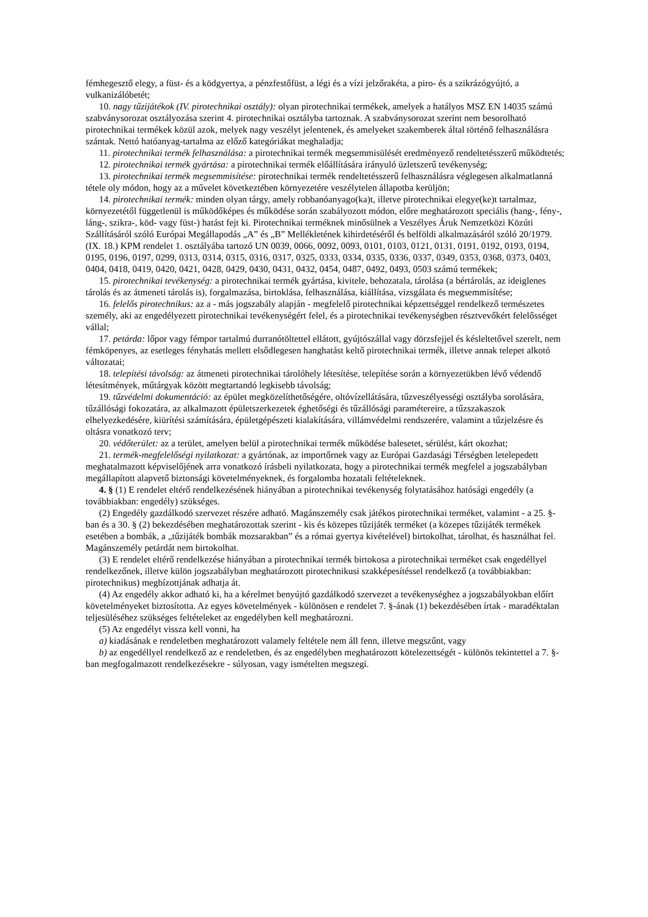fémhegesztő elegy, a füst- és a ködgyertya, a pénzfestőfüst, a légi és a vízi jelzőrakéta, a piro- és a szikrázógyújtó, a vulkanizálóbetét;
10. nagy tűzijátékok (IV. pirotechnikai osztály): olyan pirotechnikai termékek, amelyek a hatályos MSZ EN 14035 számú szabványsorozat osztályozása szerint 4. pirotechnikai osztályba tartoznak. A szabványsorozat szerint nem besorolható pirotechnikai termékek közül azok, melyek nagy veszélyt jelentenek, és amelyeket szakemberek által történő felhasználásra szántak. Nettó hatóanyag-tartalma az előző kategóriákat meghaladja;
11. pirotechnikai termék felhasználása: a pirotechnikai termék megsemmisülését eredményező rendeltetésszerű működtetés;
12. pirotechnikai termék gyártása: a pirotechnikai termék előállítására irányuló üzletszerű tevékenység;
13. pirotechnikai termék megsemmisítése: pirotechnikai termék rendeltetésszerű felhasználásra véglegesen alkalmatlanná tétele oly módon, hogy az a művelet következtében környezetére veszélytelen állapotba kerüljön;
14. pirotechnikai termék: minden olyan tárgy, amely robbanóanyago(ka)t, illetve pirotechnikai elegye(ke)t tartalmaz, környezetétől függetlenül is működőképes és működése során szabályozott módon, előre meghatározott speciális (hang-, fény-, láng-, szikra-, köd- vagy füst-) hatást fejt ki. Pirotechnikai terméknek minősülnek a Veszélyes Áruk Nemzetközi Közúti Szállításáról szóló Európai Megállapodás „A” és „B” Mellékletének kihirdetéséről és belföldi alkalmazásáról szóló 20/1979. (IX. 18.) KPM rendelet 1. osztályába tartozó UN 0039, 0066, 0092, 0093, 0101, 0103, 0121, 0131, 0191, 0192, 0193, 0194, 0195, 0196, 0197, 0299, 0313, 0314, 0315, 0316, 0317, 0325, 0333, 0334, 0335, 0336, 0337, 0349, 0353, 0368, 0373, 0403, 0404, 0418, 0419, 0420, 0421, 0428, 0429, 0430, 0431, 0432, 0454, 0487, 0492, 0493, 0503 számú termékek;
15. pirotechnikai tevékenység: a pirotechnikai termék gyártása, kivitele, behozatala, tárolása (a bértárolás, az ideiglenes tárolás és az átmeneti tárolás is), forgalmazása, birtoklása, felhasználása, kiállítása, vizsgálata és megsemmisítése;
16. felelős pirotechnikus: az a - más jogszabály alapján - megfelelő pirotechnikai képzettséggel rendelkező természetes személy, aki az engedélyezett pirotechnikai tevékenységért felel, és a pirotechnikai tevékenységben résztvevőkért felelősséget vállal;
17. petárda: lőpor vagy fémpor tartalmú durranótöltettel ellátott, gyújtószállal vagy dörzsfejjel és késleltetővel szerelt, nem fémköpenyes, az esetleges fényhatás mellett elsődlegesen hanghatást keltő pirotechnikai termék, illetve annak telepet alkotó változatai;
18. telepítési távolság: az átmeneti pirotechnikai tárolóhely létesítése, telepítése során a környezetükben lévő védendő létesítmények, műtárgyak között megtartandó legkisebb távolság;
19. tűzvédelmi dokumentáció: az épület megközelíthetőségére, oltóvízellátására, tűzveszélyességi osztályba sorolására, tűzállósági fokozatára, az alkalmazott épületszerkezetek éghetőségi és tűzállósági paramétereire, a tűzszakaszok elhelyezkedésére, kiürítési számítására, épületgépészeti kialakítására, villámvédelmi rendszerére, valamint a tűzjelzésre és oltásra vonatkozó terv;
20. védőterület: az a terület, amelyen belül a pirotechnikai termék működése balesetet, sérülést, kárt okozhat;
21. termék-megfelelőségi nyilatkozat: a gyártónak, az importőrnek vagy az Európai Gazdasági Térségben letelepedett meghatalmazott képviselőjének arra vonatkozó írásbeli nyilatkozata, hogy a pirotechnikai termék megfelel a jogszabályban megállapított alapvető biztonsági követelményeknek, és forgalomba hozatali feltételeknek.
4. § (1) E rendelet eltérő rendelkezésének hiányában a pirotechnikai tevékenység folytatásához hatósági engedély (a továbbiakban: engedély) szükséges.
(2) Engedély gazdálkodó szervezet részére adható. Magánszemély csak játékos pirotechnikai terméket, valamint - a 25. §-ban és a 30. § (2) bekezdésében meghatározottak szerint - kis és közepes tűzijáték terméket (a közepes tűzijáték termékek esetében a bombák, a „tűzijáték bombák mozsarakban” és a római gyertya kivételével) birtokolhat, tárolhat, és használhat fel. Magánszemély petárdát nem birtokolhat.
(3) E rendelet eltérő rendelkezése hiányában a pirotechnikai termék birtokosa a pirotechnikai terméket csak engedéllyel rendelkezőnek, illetve külön jogszabályban meghatározott pirotechnikusi szakképesítéssel rendelkező (a továbbiakban: pirotechnikus) megbízottjának adhatja át.
(4) Az engedély akkor adható ki, ha a kérelmet benyújtó gazdálkodó szervezet a tevékenységhez a jogszabályokban előírt követelményeket biztosította. Az egyes követelmények - különösen e rendelet 7. §-ának (1) bekezdésében írtak - maradéktalan teljesüléséhez szükséges feltételeket az engedélyben kell meghatározni.
(5) Az engedélyt vissza kell vonni, ha
a) kiadásának e rendeletben meghatározott valamely feltétele nem áll fenn, illetve megszűnt, vagy
b) az engedéllyel rendelkező az e rendeletben, és az engedélyben meghatározott kötelezettségét - különös tekintettel a 7. §-ban megfogalmazott rendelkezésekre - súlyosan, vagy ismételten megszegi.